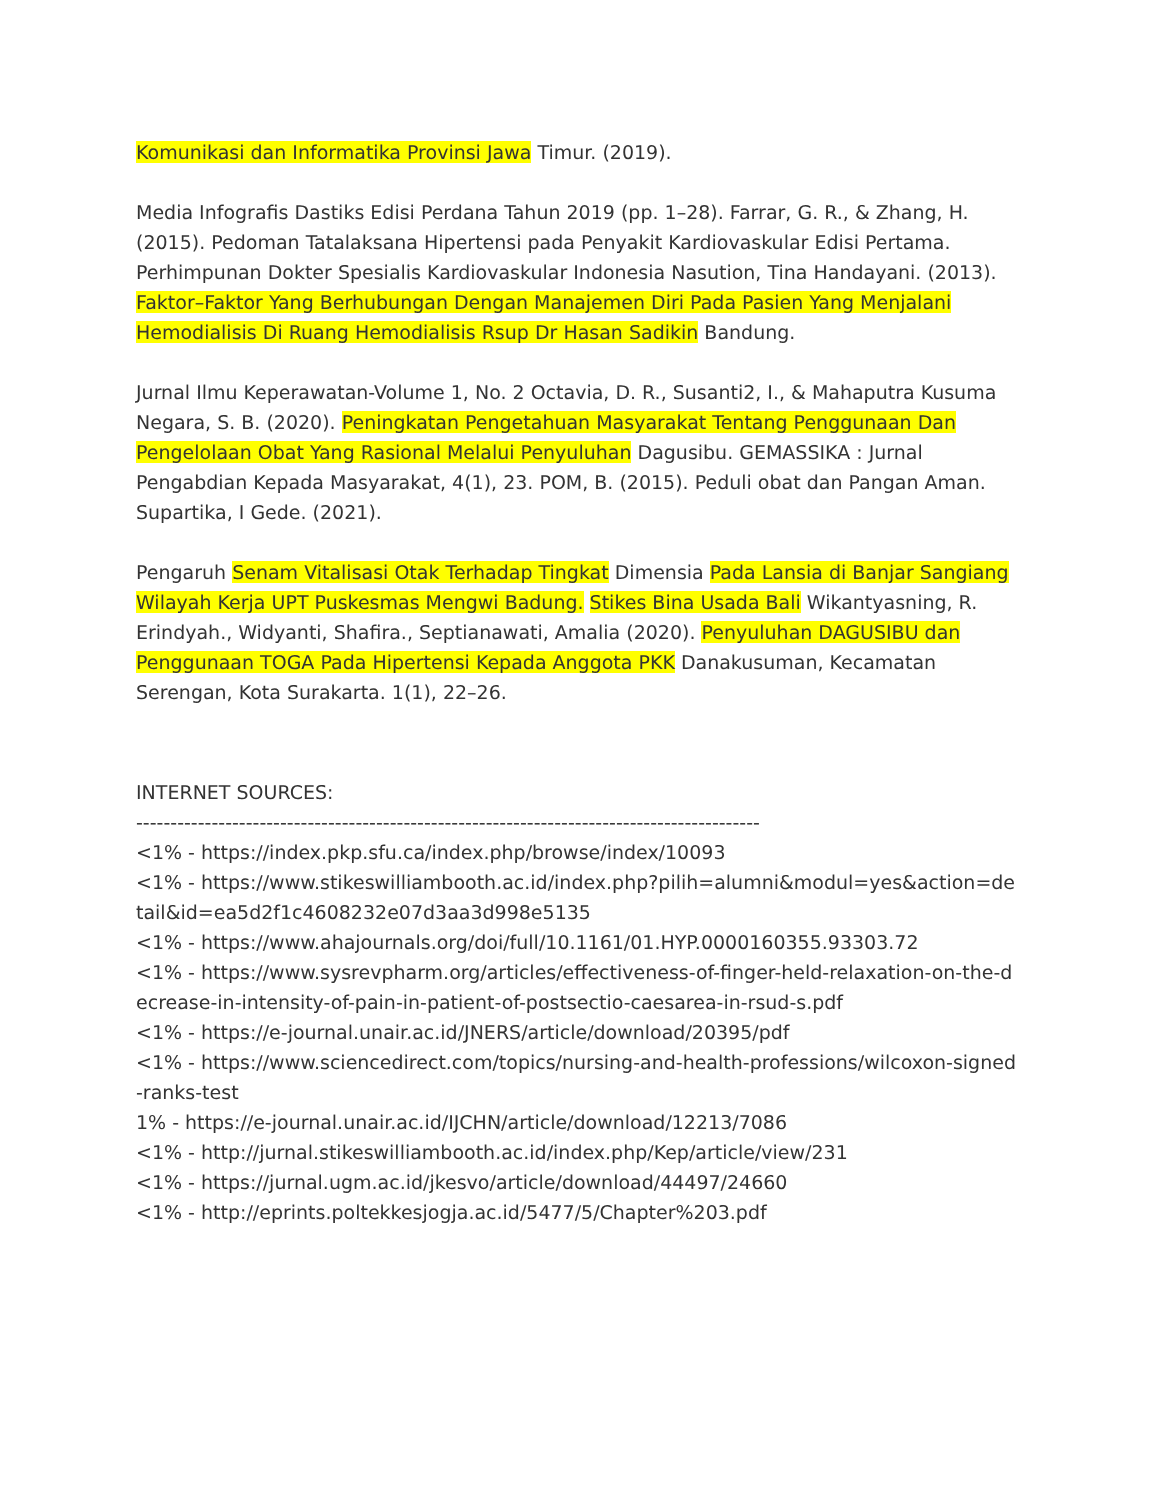Komunikasi dan Informatika Provinsi Jawa Timur. (2019).
Media Infografis Dastiks Edisi Perdana Tahun 2019 (pp. 1–28). Farrar, G. R., & Zhang, H. (2015). Pedoman Tatalaksana Hipertensi pada Penyakit Kardiovaskular Edisi Pertama. Perhimpunan Dokter Spesialis Kardiovaskular Indonesia Nasution, Tina Handayani. (2013). Faktor–Faktor Yang Berhubungan Dengan Manajemen Diri Pada Pasien Yang Menjalani Hemodialisis Di Ruang Hemodialisis Rsup Dr Hasan Sadikin Bandung.
Jurnal Ilmu Keperawatan-Volume 1, No. 2 Octavia, D. R., Susanti2, I., & Mahaputra Kusuma Negara, S. B. (2020). Peningkatan Pengetahuan Masyarakat Tentang Penggunaan Dan Pengelolaan Obat Yang Rasional Melalui Penyuluhan Dagusibu. GEMASSIKA : Jurnal Pengabdian Kepada Masyarakat, 4(1), 23. POM, B. (2015). Peduli obat dan Pangan Aman. Supartika, I Gede. (2021).
Pengaruh Senam Vitalisasi Otak Terhadap Tingkat Dimensia Pada Lansia di Banjar Sangiang Wilayah Kerja UPT Puskesmas Mengwi Badung. Stikes Bina Usada Bali Wikantyasning, R. Erindyah., Widyanti, Shafira., Septianawati, Amalia (2020). Penyuluhan DAGUSIBU dan Penggunaan TOGA Pada Hipertensi Kepada Anggota PKK Danakusuman, Kecamatan Serengan, Kota Surakarta. 1(1), 22–26.
INTERNET SOURCES:
-------------------------------------------------------------------------------------------
<1% - https://index.pkp.sfu.ca/index.php/browse/index/10093
<1% - https://www.stikeswilliambooth.ac.id/index.php?pilih=alumni&modul=yes&action=detail&id=ea5d2f1c4608232e07d3aa3d998e5135
<1% - https://www.ahajournals.org/doi/full/10.1161/01.HYP.0000160355.93303.72
<1% - https://www.sysrevpharm.org/articles/effectiveness-of-finger-held-relaxation-on-the-decrease-in-intensity-of-pain-in-patient-of-postsectio-caesarea-in-rsud-s.pdf
<1% - https://e-journal.unair.ac.id/JNERS/article/download/20395/pdf
<1% - https://www.sciencedirect.com/topics/nursing-and-health-professions/wilcoxon-signed-ranks-test
1% - https://e-journal.unair.ac.id/IJCHN/article/download/12213/7086
<1% - http://jurnal.stikeswilliambooth.ac.id/index.php/Kep/article/view/231
<1% - https://jurnal.ugm.ac.id/jkesvo/article/download/44497/24660
<1% - http://eprints.poltekkesjogja.ac.id/5477/5/Chapter%203.pdf